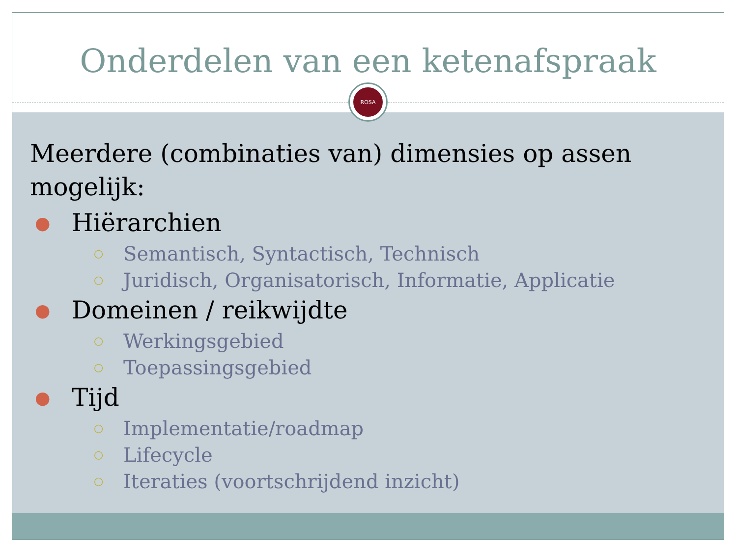Onderdelen van een ketenafspraak
ROSA
Meerdere (combinaties van) dimensies op assen mogelijk:
● Hiërarchien
○ Semantisch, Syntactisch, Technisch
○ Juridisch, Organisatorisch, Informatie, Applicatie
● Domeinen / reikwijdte
○ Werkingsgebied
○ Toepassingsgebied
● Tijd
○ Implementatie/roadmap
○ Lifecycle
○ Iteraties (voortschrijdend inzicht)